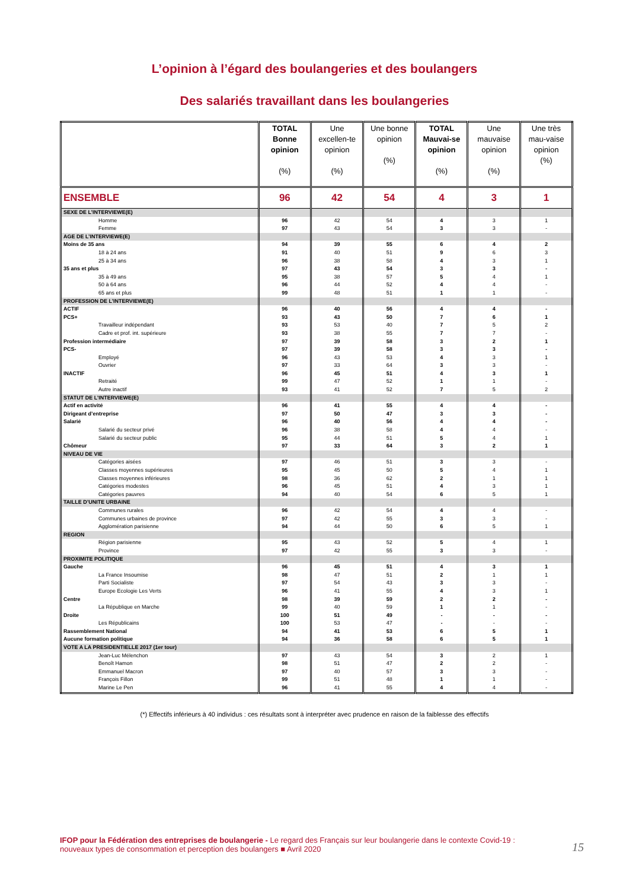L’opinion à l’égard des boulangeries et des boulangers
Des salariés travaillant dans les boulangeries
| | TOTAL Bonne opinion (%) | Une excellen-te opinion (%) | Une bonne opinion (%) | TOTAL Mauvai-se opinion (%) | Une mauvaise opinion (%) | Une très mau-vaise opinion (%) |
| --- | --- | --- | --- | --- | --- | --- |
| ENSEMBLE | 96 | 42 | 54 | 4 | 3 | 1 |
| SEXE DE L’INTERVIEWE(E) | | | | | | |
| Homme | 96 | 42 | 54 | 4 | 3 | 1 |
| Femme | 97 | 43 | 54 | 3 | 3 | - |
| AGE DE L’INTERVIEWE(E) | | | | | | |
| Moins de 35 ans | 94 | 39 | 55 | 6 | 4 | 2 |
| 18 à 24 ans | 91 | 40 | 51 | 9 | 6 | 3 |
| 25 à 34 ans | 96 | 38 | 58 | 4 | 3 | 1 |
| 35 ans et plus | 97 | 43 | 54 | 3 | 3 | - |
| 35 à 49 ans | 95 | 38 | 57 | 5 | 4 | 1 |
| 50 à 64 ans | 96 | 44 | 52 | 4 | 4 | - |
| 65 ans et plus | 99 | 48 | 51 | 1 | 1 | - |
| PROFESSION DE L’INTERVIEWE(E) | | | | | | |
| ACTIF | 96 | 40 | 56 | 4 | 4 | - |
| PCS+ | 93 | 43 | 50 | 7 | 6 | 1 |
| Travailleur indépendant | 93 | 53 | 40 | 7 | 5 | 2 |
| Cadre et prof. int. supérieure | 93 | 38 | 55 | 7 | 7 | - |
| Profession intermédiaire | 97 | 39 | 58 | 3 | 2 | 1 |
| PCS- | 97 | 39 | 58 | 3 | 3 | - |
| Employé | 96 | 43 | 53 | 4 | 3 | 1 |
| Ouvrier | 97 | 33 | 64 | 3 | 3 | - |
| INACTIF | 96 | 45 | 51 | 4 | 3 | 1 |
| Retraité | 99 | 47 | 52 | 1 | 1 | - |
| Autre inactif | 93 | 41 | 52 | 7 | 5 | 2 |
| STATUT DE L’INTERVIEWE(E) | | | | | | |
| Actif en activité | 96 | 41 | 55 | 4 | 4 | - |
| Dirigeant d’entreprise | 97 | 50 | 47 | 3 | 3 | - |
| Salarié | 96 | 40 | 56 | 4 | 4 | - |
| Salarié du secteur privé | 96 | 38 | 58 | 4 | 4 | - |
| Salarié du secteur public | 95 | 44 | 51 | 5 | 4 | 1 |
| Chômeur | 97 | 33 | 64 | 3 | 2 | 1 |
| NIVEAU DE VIE | | | | | | |
| Catégories aisées | 97 | 46 | 51 | 3 | 3 | - |
| Classes moyennes supérieures | 95 | 45 | 50 | 5 | 4 | 1 |
| Classes moyennes inférieures | 98 | 36 | 62 | 2 | 1 | 1 |
| Catégories modestes | 96 | 45 | 51 | 4 | 3 | 1 |
| Catégories pauvres | 94 | 40 | 54 | 6 | 5 | 1 |
| TAILLE D’UNITE URBAINE | | | | | | |
| Communes rurales | 96 | 42 | 54 | 4 | 4 | - |
| Communes urbaines de province | 97 | 42 | 55 | 3 | 3 | - |
| Agglomération parisienne | 94 | 44 | 50 | 6 | 5 | 1 |
| REGION | | | | | | |
| Région parisienne | 95 | 43 | 52 | 5 | 4 | 1 |
| Province | 97 | 42 | 55 | 3 | 3 | - |
| PROXIMITE POLITIQUE | | | | | | |
| Gauche | 96 | 45 | 51 | 4 | 3 | 1 |
| La France Insoumise | 98 | 47 | 51 | 2 | 1 | 1 |
| Parti Socialiste | 97 | 54 | 43 | 3 | 3 | - |
| Europe Ecologie Les Verts | 96 | 41 | 55 | 4 | 3 | 1 |
| Centre | 98 | 39 | 59 | 2 | 2 | - |
| La République en Marche | 99 | 40 | 59 | 1 | 1 | - |
| Droite | 100 | 51 | 49 | - | - | - |
| Les Républicains | 100 | 53 | 47 | - | - | - |
| Rassemblement National | 94 | 41 | 53 | 6 | 5 | 1 |
| Aucune formation politique | 94 | 36 | 58 | 6 | 5 | 1 |
| VOTE A LA PRESIDENTIELLE 2017 (1er tour) | | | | | | |
| Jean-Luc Mélenchon | 97 | 43 | 54 | 3 | 2 | 1 |
| Benoît Hamon | 98 | 51 | 47 | 2 | 2 | - |
| Emmanuel Macron | 97 | 40 | 57 | 3 | 3 | - |
| François Fillon | 99 | 51 | 48 | 1 | 1 | - |
| Marine Le Pen | 96 | 41 | 55 | 4 | 4 | - |
(*) Effectifs inférieurs à 40 individus : ces résultats sont à interpréter avec prudence en raison de la faiblesse des effectifs
IFOP pour la Fédération des entreprises de boulangerie - Le regard des Français sur leur boulangerie dans le contexte Covid-19 : nouveaux types de consommation et perception des boulangers ■ Avril 2020
15